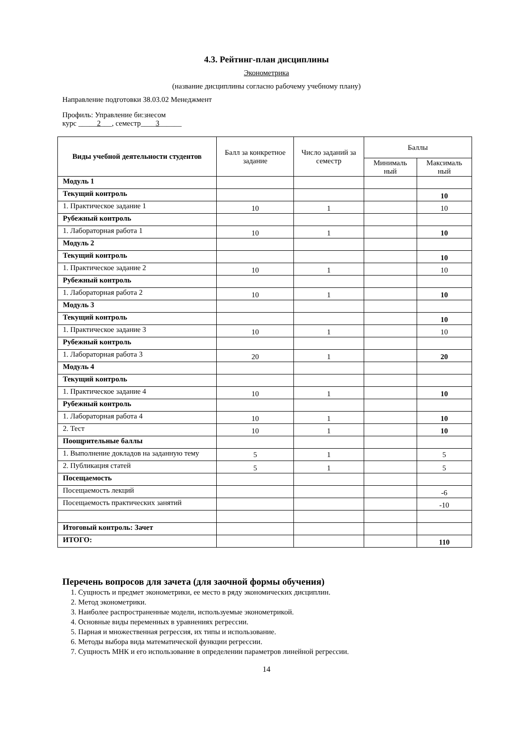4.3. Рейтинг-план дисциплины
Эконометрика
(название дисциплины согласно рабочему учебному плану)
Направление подготовки 38.03.02 Менеджмент
Профиль: Управление би:знесом
курс _____2___, семестр____3______
| Виды учебной деятельности студентов | Балл за конкретное задание | Число заданий за семестр | Баллы | |
| --- | --- | --- | --- | --- |
| | | | Минималь ный | Максималь ный |
| Модуль 1 | | | | |
| Текущий контроль | | | | 10 |
| 1. Практическое задание 1 | 10 | 1 | | 10 |
| Рубежный контроль | | | | |
| 1. Лабораторная работа 1 | 10 | 1 | | 10 |
| Модуль 2 | | | | |
| Текущий контроль | | | | 10 |
| 1. Практическое задание 2 | 10 | 1 | | 10 |
| Рубежный контроль | | | | |
| 1. Лабораторная работа 2 | 10 | 1 | | 10 |
| Модуль 3 | | | | |
| Текущий контроль | | | | 10 |
| 1. Практическое задание 3 | 10 | 1 | | 10 |
| Рубежный контроль | | | | |
| 1. Лабораторная работа 3 | 20 | 1 | | 20 |
| Модуль 4 | | | | |
| Текущий контроль | | | | |
| 1. Практическое задание 4 | 10 | 1 | | 10 |
| Рубежный контроль | | | | |
| 1. Лабораторная работа 4 | 10 | 1 | | 10 |
| 2. Тест | 10 | 1 | | 10 |
| Поощрительные баллы | | | | |
| 1. Выполнение докладов на заданную тему | 5 | 1 | | 5 |
| 2. Публикация статей | 5 | 1 | | 5 |
| Посещаемость | | | | |
| Посещаемость лекций | | | | -6 |
| Посещаемость практических занятий | | | | -10 |
| Итоговый контроль: Зачет | | | | |
| ИТОГО: | | | | 110 |
Перечень вопросов для зачета (для заочной формы обучения)
1. Сущность и предмет эконометрики, ее место в ряду экономических дисциплин.
2. Метод эконометрики.
3. Наиболее распространенные модели, используемые эконометрикой.
4. Основные виды переменных в уравнениях регрессии.
5. Парная и множественная регрессия, их типы и использование.
6. Методы выбора вида математической функции регрессии.
7. Сущность МНК и его использование в определении параметров линейной регрессии.
14